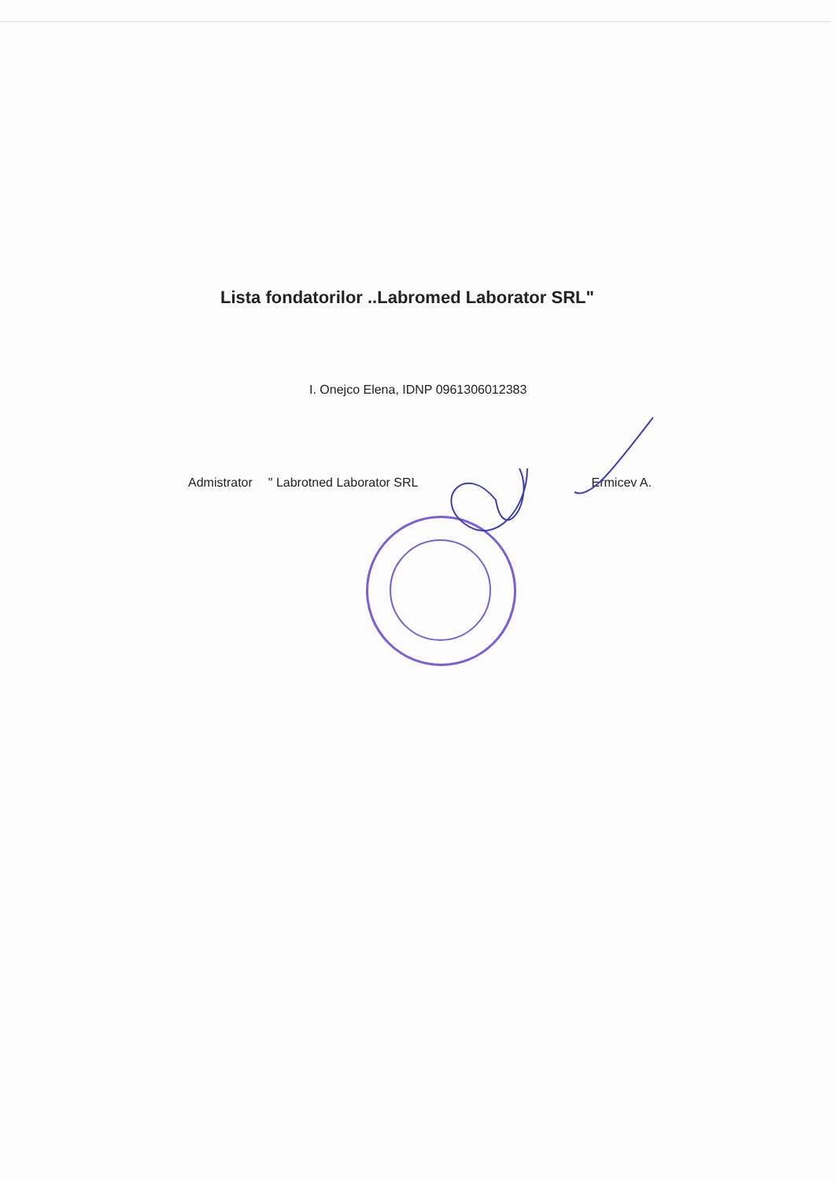Lista fondatorilor ..Labromed Laborator SRL"
I. Onejco Elena, IDNP 0961306012383
Admistrator " Labrotned Laborator SRL Ermicev A.